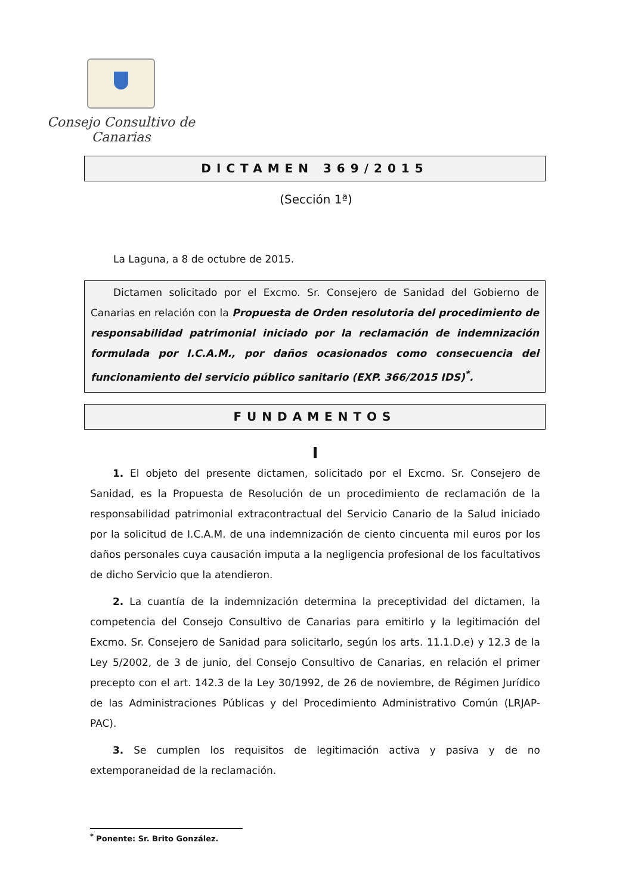Consejo Consultivo de Canarias
DICTAMEN 369/2015
(Sección 1ª)
La Laguna, a 8 de octubre de 2015.
Dictamen solicitado por el Excmo. Sr. Consejero de Sanidad del Gobierno de Canarias en relación con la Propuesta de Orden resolutoria del procedimiento de responsabilidad patrimonial iniciado por la reclamación de indemnización formulada por I.C.A.M., por daños ocasionados como consecuencia del funcionamiento del servicio público sanitario (EXP. 366/2015 IDS)<sup>*</sup>.
FUNDAMENTOS
I
1. El objeto del presente dictamen, solicitado por el Excmo. Sr. Consejero de Sanidad, es la Propuesta de Resolución de un procedimiento de reclamación de la responsabilidad patrimonial extracontractual del Servicio Canario de la Salud iniciado por la solicitud de I.C.A.M. de una indemnización de ciento cincuenta mil euros por los daños personales cuya causación imputa a la negligencia profesional de los facultativos de dicho Servicio que la atendieron.
2. La cuantía de la indemnización determina la preceptividad del dictamen, la competencia del Consejo Consultivo de Canarias para emitirlo y la legitimación del Excmo. Sr. Consejero de Sanidad para solicitarlo, según los arts. 11.1.D.e) y 12.3 de la Ley 5/2002, de 3 de junio, del Consejo Consultivo de Canarias, en relación el primer precepto con el art. 142.3 de la Ley 30/1992, de 26 de noviembre, de Régimen Jurídico de las Administraciones Públicas y del Procedimiento Administrativo Común (LRJAP-PAC).
3. Se cumplen los requisitos de legitimación activa y pasiva y de no extemporaneidad de la reclamación.
<sup>*</sup> Ponente: Sr. Brito González.